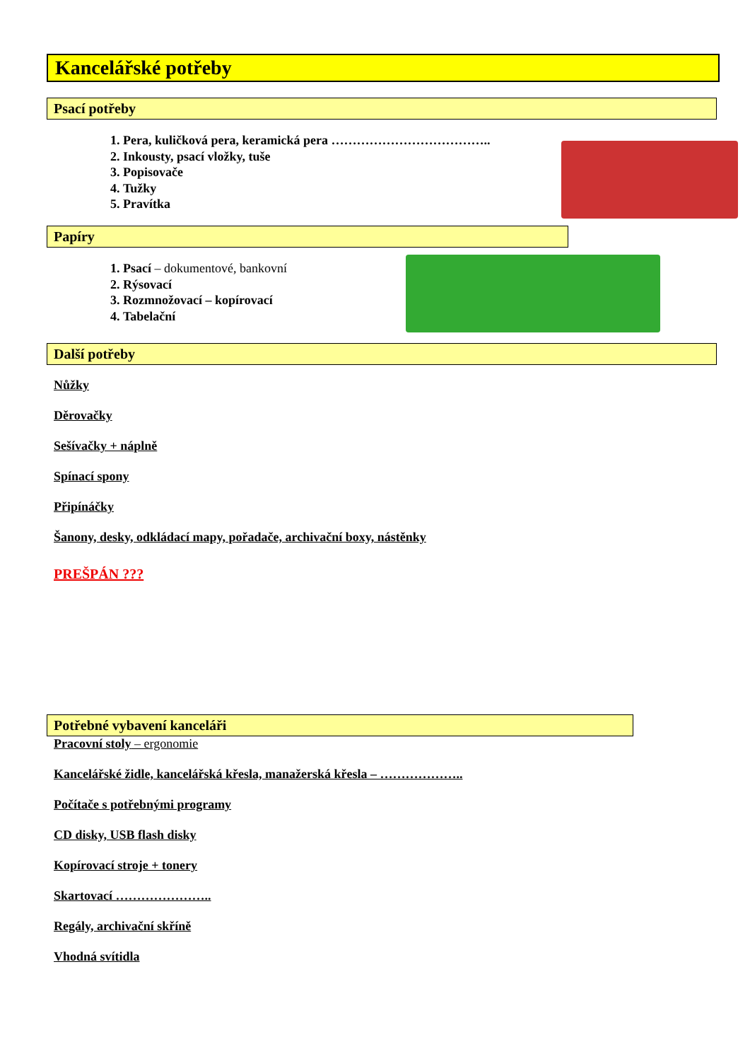Kancelářské potřeby
Psací potřeby
1. Pera, kuličková pera, keramická pera ………………………………..
2. Inkousty, psací vložky, tuše
3. Popisovače
4. Tužky
5. Pravítka
Papíry
1. Psací – dokumentové, bankovní
2. Rýsovací
3. Rozmnožovací – kopírovací
4. Tabelační
Další potřeby
Nůžky
Děrovačky
Sešívačky + náplně
Spínací spony
Připínáčky
Šanony, desky, odkládací mapy, pořadače, archivační boxy, nástěnky
PREŠPÁN ???
Potřebné vybavení kanceláři
Pracovní stoly – ergonomie
Kancelářské židle, kancelářská křesla, manažerská křesla – ………………..
Počítače s potřebnými programy
CD disky, USB flash disky
Kopírovací stroje + tonery
Skartovací …………………..
Regály, archivační skříně
Vhodná svítidla